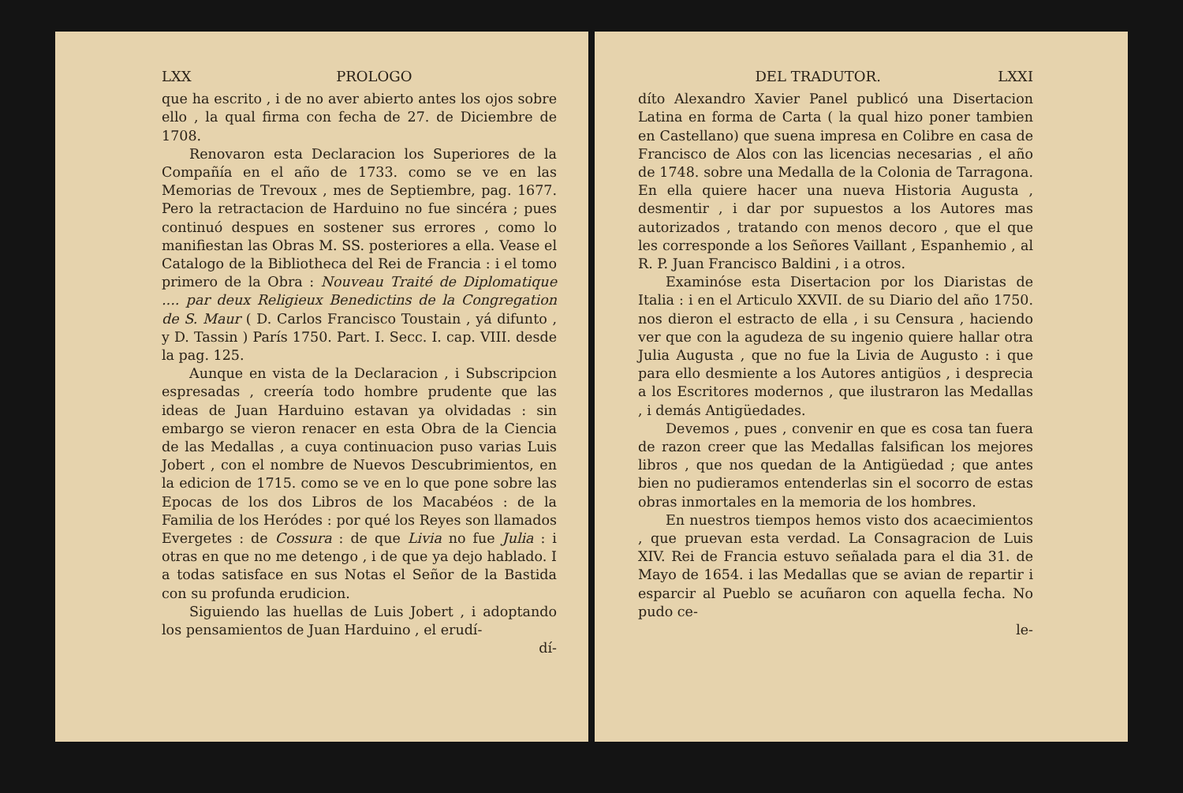LXX PROLOGO
que ha escrito , i de no aver abierto antes los ojos sobre ello , la qual firma con fecha de 27. de Diciembre de 1708.
Renovaron esta Declaracion los Superiores de la Compañía en el año de 1733. como se ve en las Memorias de Trevoux , mes de Septiembre, pag. 1677. Pero la retractacion de Harduino no fue sincéra ; pues continuó despues en sostener sus errores , como lo manifiestan las Obras M. SS. posteriores a ella. Vease el Catalogo de la Bibliotheca del Rei de Francia : i el tomo primero de la Obra : Nouveau Traité de Diplomatique .... par deux Religieux Benedictins de la Congregation de S. Maur ( D. Carlos Francisco Toustain , yá difunto , y D. Tassin ) París 1750. Part. I. Secc. I. cap. VIII. desde la pag. 125.
Aunque en vista de la Declaracion , i Subscripcion espresadas , creería todo hombre prudente que las ideas de Juan Harduino estavan ya olvidadas : sin embargo se vieron renacer en esta Obra de la Ciencia de las Medallas , a cuya continuacion puso varias Luis Jobert , con el nombre de Nuevos Descubrimientos, en la edicion de 1715. como se ve en lo que pone sobre las Epocas de los dos Libros de los Macabéos : de la Familia de los Heródes : por qué los Reyes son llamados Evergetes : de Cossura : de que Livia no fue Julia : i otras en que no me detengo , i de que ya dejo hablado. I a todas satisface en sus Notas el Señor de la Bastida con su profunda erudicion.
Siguiendo las huellas de Luis Jobert , i adoptando los pensamientos de Juan Harduino , el erudí-
dí-
DEL TRADUTOR. LXXI
díto Alexandro Xavier Panel publicó una Disertacion Latina en forma de Carta ( la qual hizo poner tambien en Castellano) que suena impresa en Colibre en casa de Francisco de Alos con las licencias necesarias , el año de 1748. sobre una Medalla de la Colonia de Tarragona. En ella quiere hacer una nueva Historia Augusta , desmentir , i dar por supuestos a los Autores mas autorizados , tratando con menos decoro , que el que les corresponde a los Señores Vaillant , Espanhemio , al R. P. Juan Francisco Baldini , i a otros.
Examinóse esta Disertacion por los Diaristas de Italia : i en el Articulo XXVII. de su Diario del año 1750. nos dieron el estracto de ella , i su Censura , haciendo ver que con la agudeza de su ingenio quiere hallar otra Julia Augusta , que no fue la Livia de Augusto : i que para ello desmiente a los Autores antigüos , i desprecia a los Escritores modernos , que ilustraron las Medallas , i demás Antigüedades.
Devemos , pues , convenir en que es cosa tan fuera de razon creer que las Medallas falsifican los mejores libros , que nos quedan de la Antigüedad ; que antes bien no pudieramos entenderlas sin el socorro de estas obras inmortales en la memoria de los hombres.
En nuestros tiempos hemos visto dos acaecimientos , que pruevan esta verdad. La Consagracion de Luis XIV. Rei de Francia estuvo señalada para el dia 31. de Mayo de 1654. i las Medallas que se avian de repartir i esparcir al Pueblo se acuñaron con aquella fecha. No pudo ce-
le-